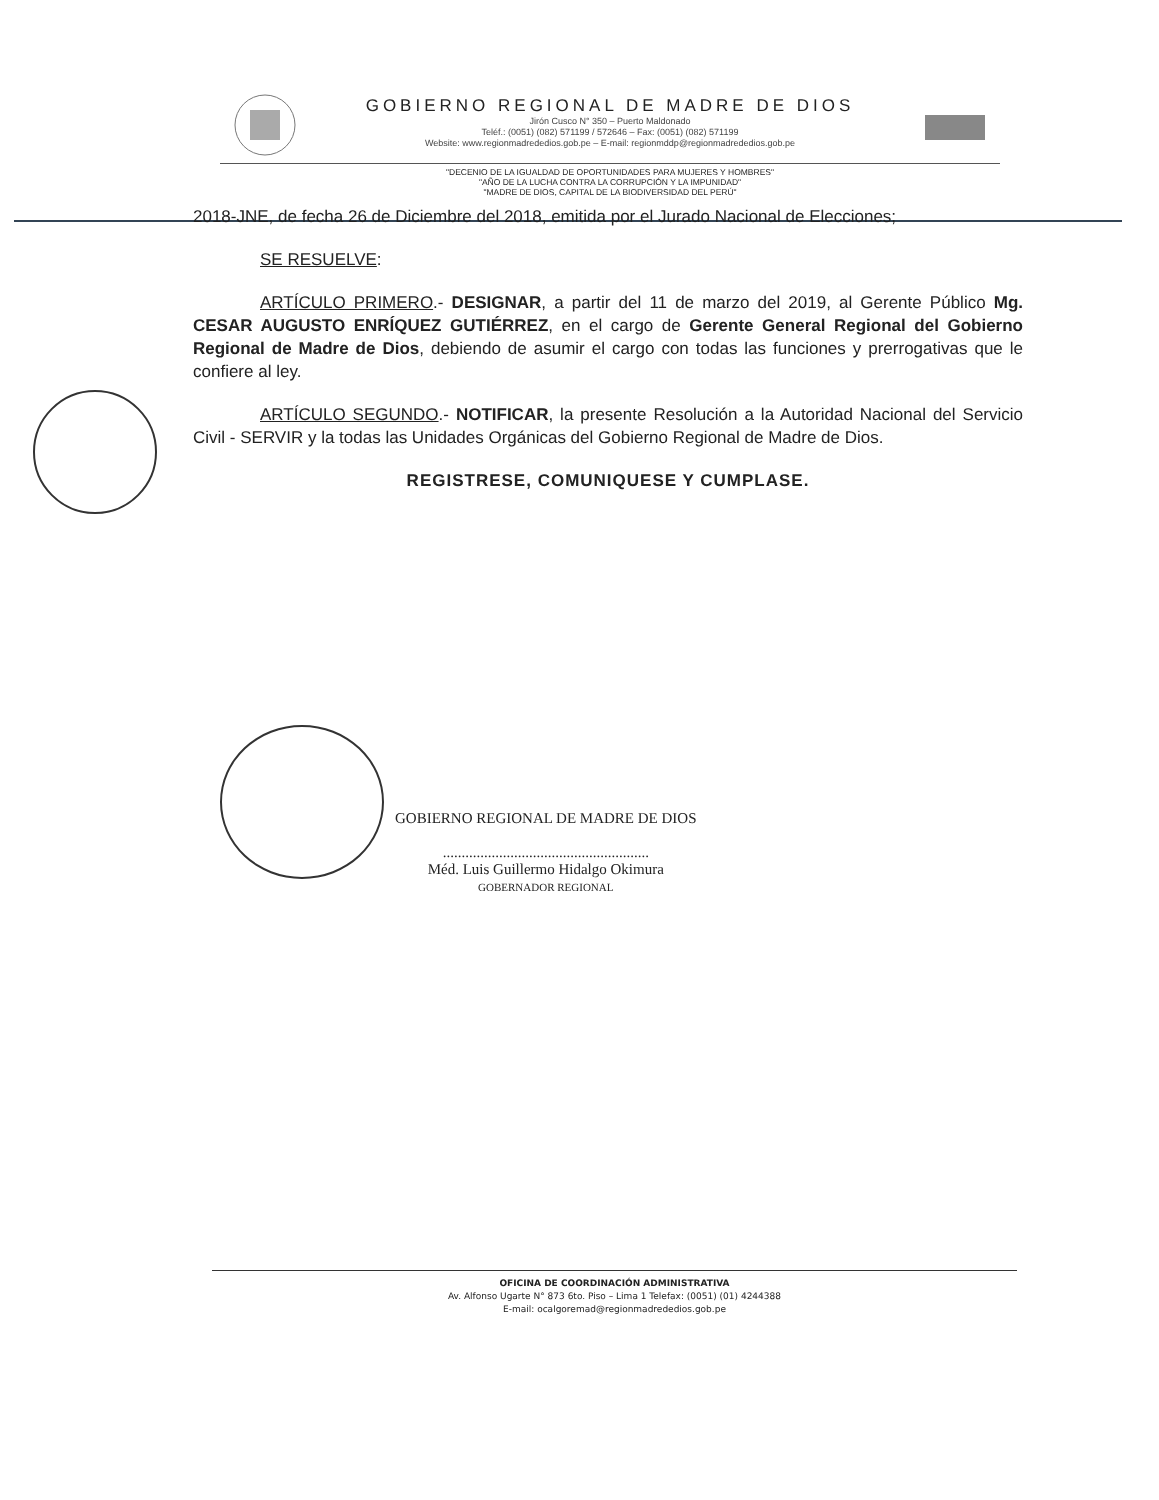GOBIERNO REGIONAL DE MADRE DE DIOS
Jirón Cusco N° 350 – Puerto Maldonado
Teléf.: (0051) (082) 571199 / 572646 – Fax: (0051) (082) 571199
Website: www.regionmadrededios.gob.pe – E-mail: regionmddp@regionmadrededios.gob.pe
"DECENIO DE LA IGUALDAD DE OPORTUNIDADES PARA MUJERES Y HOMBRES"
"AÑO DE LA LUCHA CONTRA LA CORRUPCIÓN Y LA IMPUNIDAD"
"MADRE DE DIOS, CAPITAL DE LA BIODIVERSIDAD DEL PERÚ"
2018-JNE, de fecha 26 de Diciembre del 2018, emitida por el Jurado Nacional de Elecciones;
SE RESUELVE:
ARTÍCULO PRIMERO.- DESIGNAR, a partir del 11 de marzo del 2019, al Gerente Público Mg. CESAR AUGUSTO ENRÍQUEZ GUTIÉRREZ, en el cargo de Gerente General Regional del Gobierno Regional de Madre de Dios, debiendo de asumir el cargo con todas las funciones y prerrogativas que le confiere al ley.
ARTÍCULO SEGUNDO.- NOTIFICAR, la presente Resolución a la Autoridad Nacional del Servicio Civil - SERVIR y la todas las Unidades Orgánicas del Gobierno Regional de Madre de Dios.
REGISTRESE, COMUNIQUESE Y CUMPLASE.
GOBIERNO REGIONAL DE MADRE DE DIOS
.......................................................
Méd. Luis Guillermo Hidalgo Okimura
GOBERNADOR REGIONAL
OFICINA DE COORDINACIÓN ADMINISTRATIVA
Av. Alfonso Ugarte N° 873 6to. Piso – Lima 1 Telefax: (0051) (01) 4244388
E-mail: ocalgoremad@regionmadrededios.gob.pe